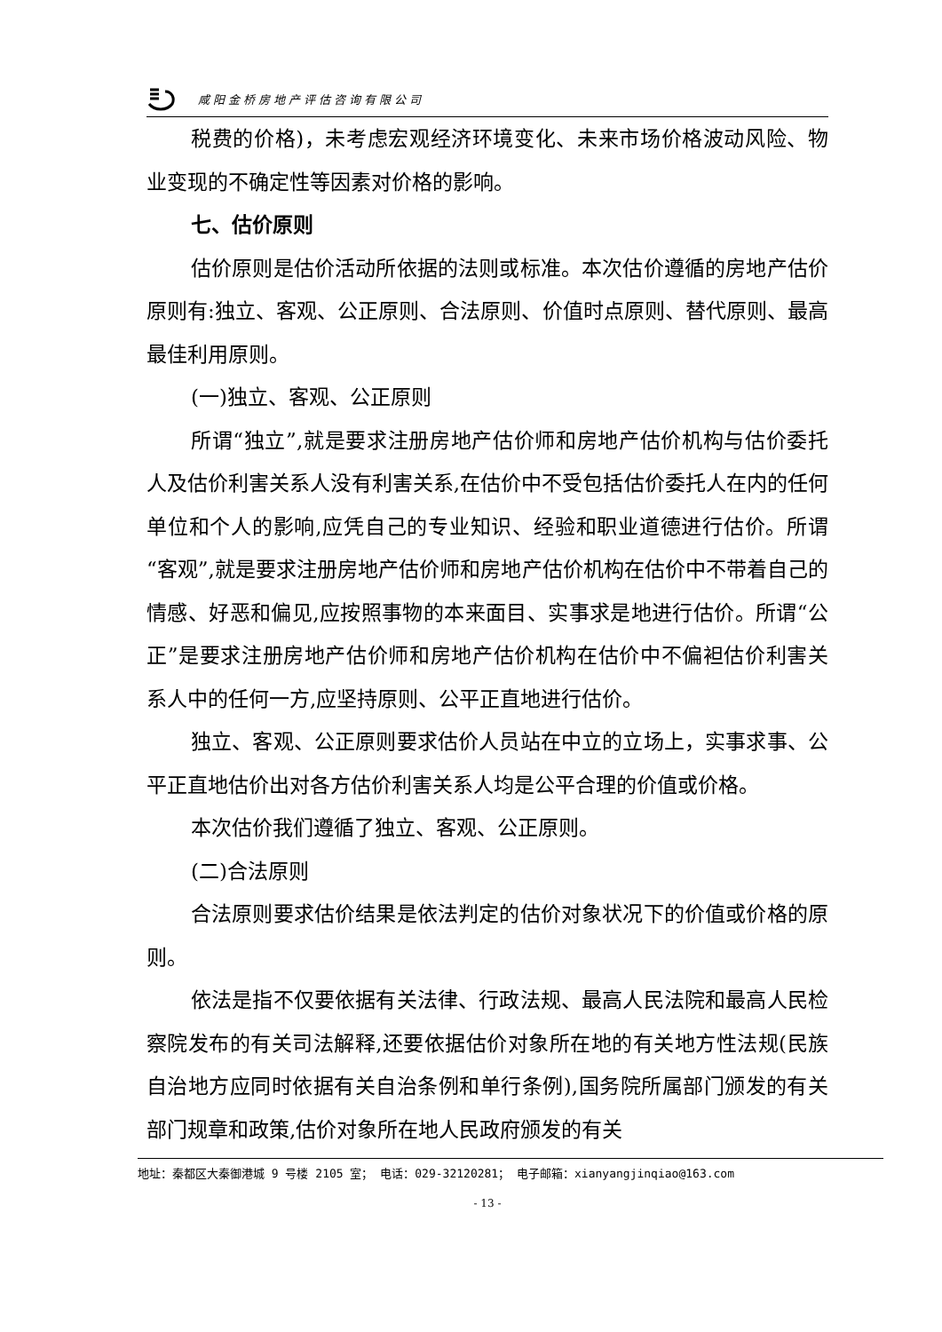咸阳金桥房地产评估咨询有限公司
税费的价格)，未考虑宏观经济环境变化、未来市场价格波动风险、物业变现的不确定性等因素对价格的影响。
七、估价原则
估价原则是估价活动所依据的法则或标准。本次估价遵循的房地产估价原则有:独立、客观、公正原则、合法原则、价值时点原则、替代原则、最高最佳利用原则。
(一)独立、客观、公正原则
所谓“独立”,就是要求注册房地产估价师和房地产估价机构与估价委托人及估价利害关系人没有利害关系,在估价中不受包括估价委托人在内的任何单位和个人的影响,应凭自己的专业知识、经验和职业道德进行估价。所谓“客观”,就是要求注册房地产估价师和房地产估价机构在估价中不带着自己的情感、好恶和偏见,应按照事物的本来面目、实事求是地进行估价。所谓“公正”是要求注册房地产估价师和房地产估价机构在估价中不偏袒估价利害关系人中的任何一方,应坚持原则、公平正直地进行估价。
独立、客观、公正原则要求估价人员站在中立的立场上，实事求事、公平正直地估价出对各方估价利害关系人均是公平合理的价值或价格。
本次估价我们遵循了独立、客观、公正原则。
(二)合法原则
合法原则要求估价结果是依法判定的估价对象状况下的价值或价格的原则。
依法是指不仅要依据有关法律、行政法规、最高人民法院和最高人民检察院发布的有关司法解释,还要依据估价对象所在地的有关地方性法规(民族自治地方应同时依据有关自治条例和单行条例),国务院所属部门颁发的有关部门规章和政策,估价对象所在地人民政府颁发的有关
地址：秦都区大秦御港城 9 号楼 2105 室； 电话：029-32120281； 电子邮箱：xianyangjinqiao@163.com
- 13 -